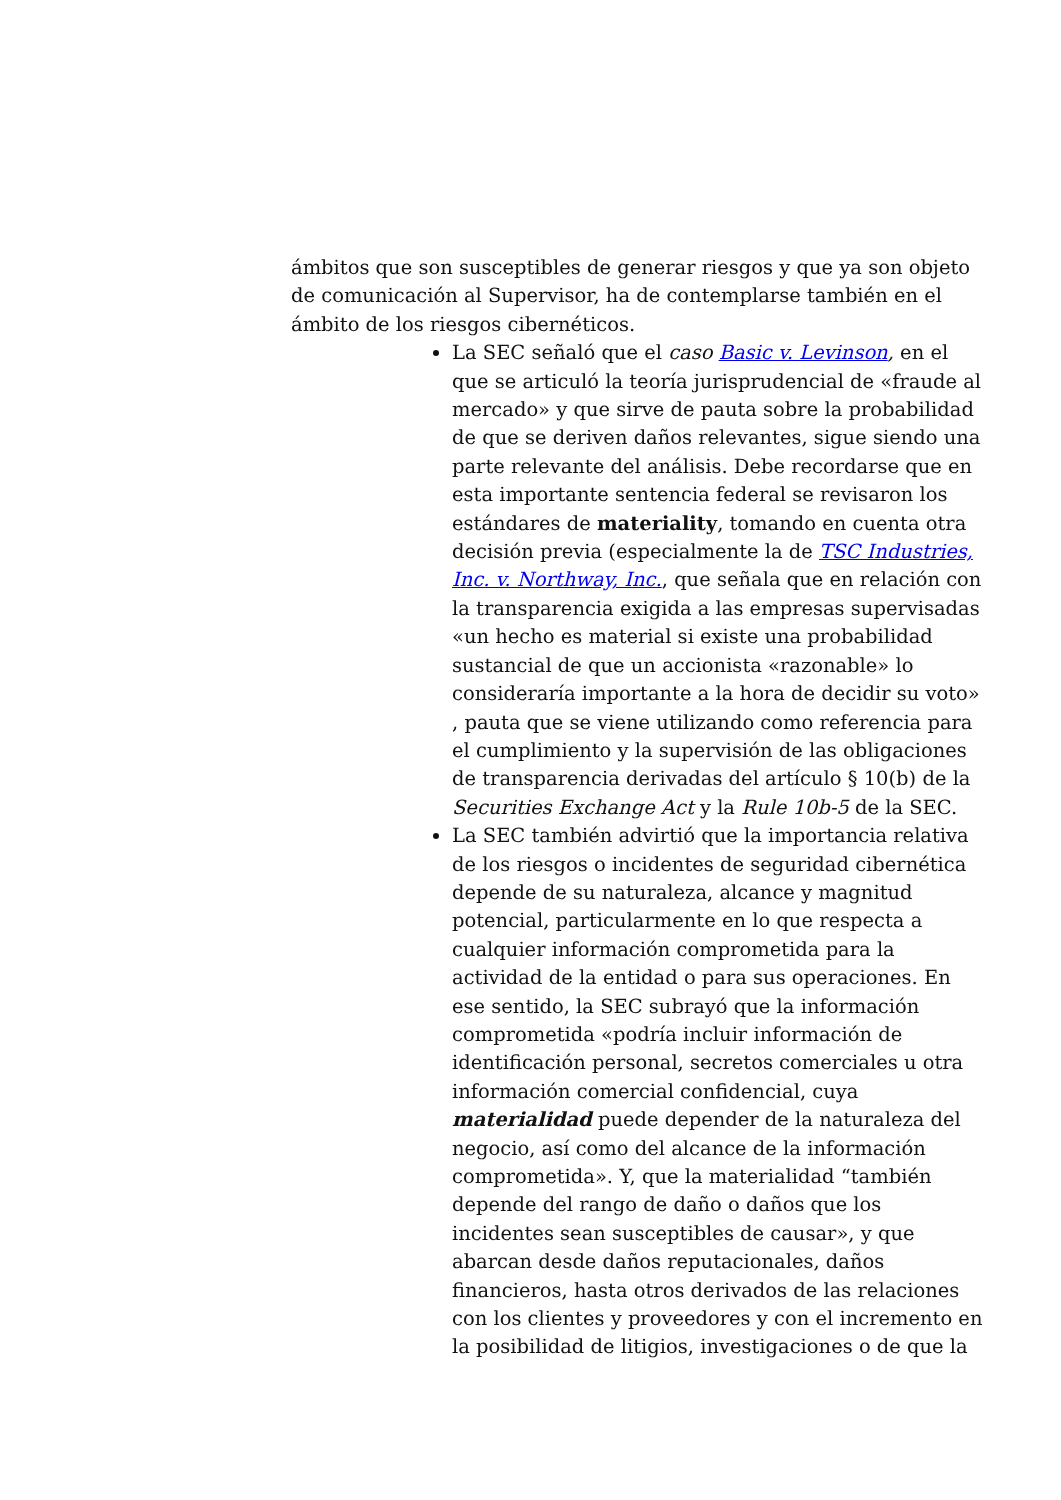ámbitos que son susceptibles de generar riesgos y que ya son objeto de comunicación al Supervisor, ha de contemplarse también en el ámbito de los riesgos cibernéticos.
La SEC señaló que el caso Basic v. Levinson, en el que se articuló la teoría jurisprudencial de «fraude al mercado» y que sirve de pauta sobre la probabilidad de que se deriven daños relevantes, sigue siendo una parte relevante del análisis. Debe recordarse que en esta importante sentencia federal se revisaron los estándares de materiality, tomando en cuenta otra decisión previa (especialmente la de TSC Industries, Inc. v. Northway, Inc., que señala que en relación con la transparencia exigida a las empresas supervisadas «un hecho es material si existe una probabilidad sustancial de que un accionista «razonable» lo consideraría importante a la hora de decidir su voto» , pauta que se viene utilizando como referencia para el cumplimiento y la supervisión de las obligaciones de transparencia derivadas del artículo § 10(b) de la Securities Exchange Act y la Rule 10b-5 de la SEC.
La SEC también advirtió que la importancia relativa de los riesgos o incidentes de seguridad cibernética depende de su naturaleza, alcance y magnitud potencial, particularmente en lo que respecta a cualquier información comprometida para la actividad de la entidad o para sus operaciones. En ese sentido, la SEC subrayó que la información comprometida «podría incluir información de identificación personal, secretos comerciales u otra información comercial confidencial, cuya materialidad puede depender de la naturaleza del negocio, así como del alcance de la información comprometida». Y, que la materialidad “también depende del rango de daño o daños que los incidentes sean susceptibles de causar», y que abarcan desde daños reputacionales, daños financieros, hasta otros derivados de las relaciones con los clientes y proveedores y con el incremento en la posibilidad de litigios, investigaciones o de que la